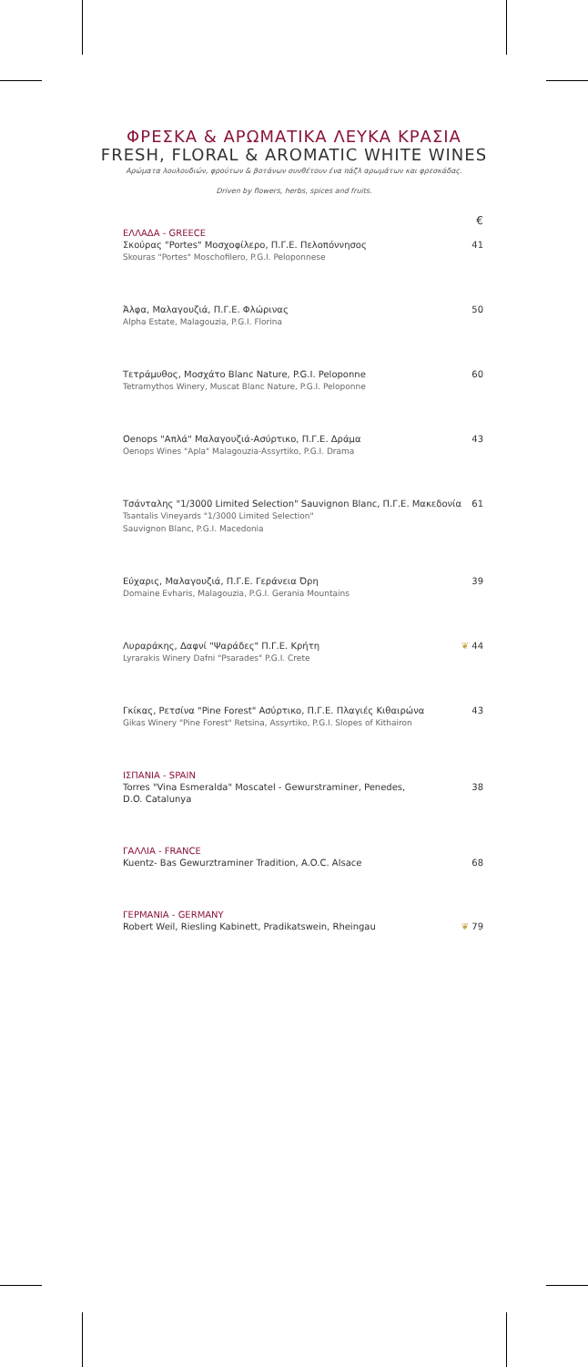ΦΡΕΣΚΑ & ΑΡΩΜΑΤΙΚΑ ΛΕΥΚΑ ΚΡΑΣΙΑ
FRESH, FLORAL & AROMATIC WHITE WINES
Αρώματα λουλουδιών, φρούτων & βοτάνων συνθέτουν ένα πάζλ αρωμάτων και φρεσκάδας.
Driven by flowers, herbs, spices and fruits.
€
ΕΛΛΑΔΑ - GREECE
Σκούρας "Portes" Μοσχοφίλερο, Π.Γ.Ε. Πελοπόννησος
Skouras "Portes" Moschofilero, P.G.I. Peloponnese
41
Άλφα, Μαλαγουζιά, Π.Γ.Ε. Φλώρινας
Alpha Estate, Malagouzia, P.G.I. Florina
50
Τετράμυθος, Μοσχάτο Blanc Nature, P.G.I. Peloponne
Tetramythos Winery, Muscat Blanc Nature, P.G.I. Peloponne
60
Oenops "Απλά" Μαλαγουζιά-Ασύρτικο, Π.Γ.Ε. Δράμα
Oenops Wines "Apla" Malagouzia-Assyrtiko, P.G.I. Drama
43
Τσάνταλης "1/3000 Limited Selection" Sauvignon Blanc, Π.Γ.Ε. Μακεδονία
Tsantalis Vineyards "1/3000 Limited Selection"
Sauvignon Blanc, P.G.I. Macedonia
61
Εύχαρις, Μαλαγουζιά, Π.Γ.Ε. Γεράνεια Όρη
Domaine Evharis, Malagouzia, P.G.I. Gerania Mountains
39
Λυραράκης, Δαφνί "Ψαράδες" Π.Γ.Ε. Κρήτη
Lyrarakis Winery Dafni "Psarades" P.G.I. Crete
❦ 44
Γκίκας, Ρετσίνα "Pine Forest" Ασύρτικο, Π.Γ.Ε. Πλαγιές Κιθαιρώνα
Gikas Winery "Pine Forest" Retsina, Assyrtiko, P.G.I. Slopes of Kithairon
43
ΙΣΠΑΝΙΑ - SPAIN
Torres "Vina Esmeralda" Moscatel - Gewurstraminer, Penedes,
D.O. Catalunya
38
ΓΑΛΛΙΑ - FRANCE
Kuentz- Bas Gewurztraminer Tradition, A.O.C. Alsace
68
ΓΕΡΜΑΝΙΑ - GERMANY
Robert Weil, Riesling Kabinett, Pradikatswein, Rheingau
❦ 79